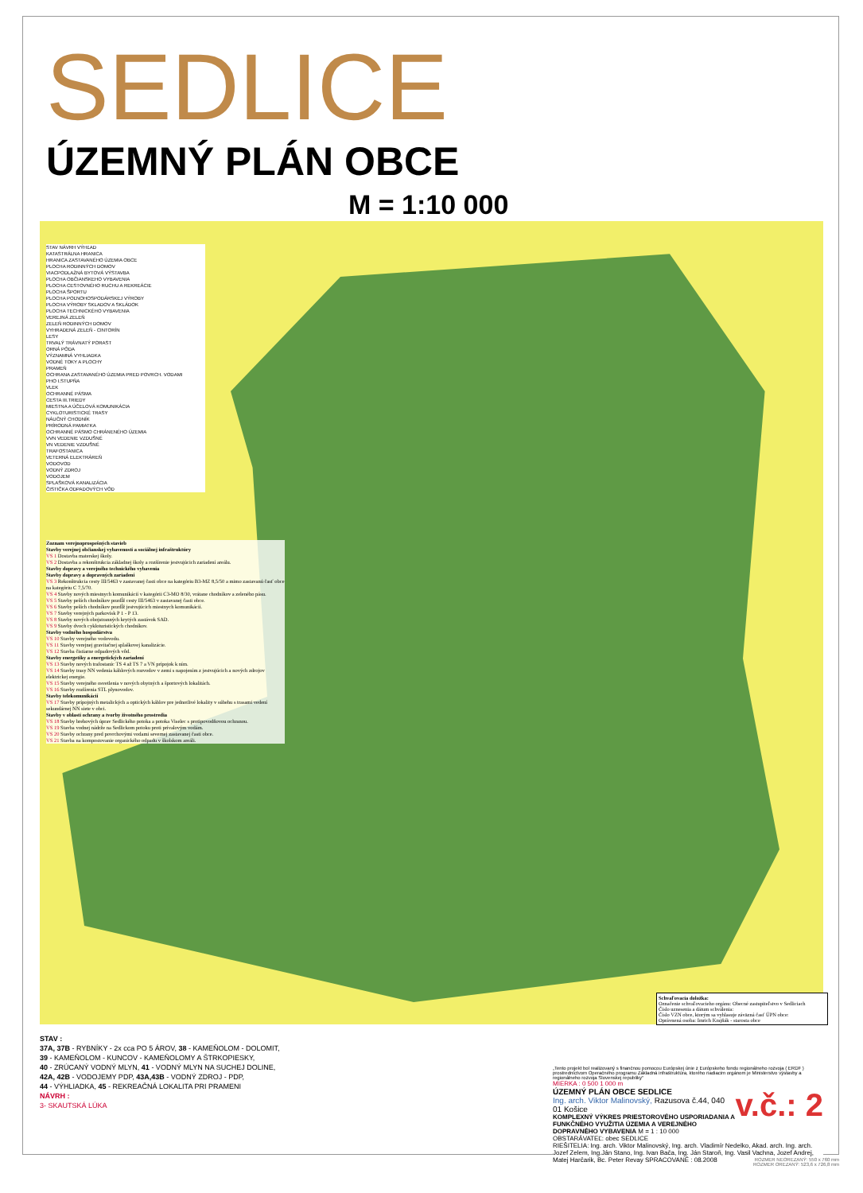SEDLICE
ÚZEMNÝ PLÁN OBCE
M = 1:10 000
STAV NÁVRH VÝHĽAD
KATASTRÁLNA HRANICA
HRANICA ZASTAVANÉHO ÚZEMIA OBCE
PLOCHA RODINNÝCH DOMOV
VIACPODLAŽNÁ BYTOVÁ VÝSTAVBA
PLOCHA OBČIANSKEHO VYBAVENIA
PLOCHA CESTOVNÉHO RUCHU A REKREÁCIE
PLOCHA ŠPORTU
PLOCHA POĽNOHOSPODÁRSKEJ VÝROBY
PLOCHA VÝROBY SKLADOV A SKLÁDOK
PLOCHA TECHNICKÉHO VYBAVENIA
VEREJNÁ ZELEŇ
ZELEŇ RODINNÝCH DOMOV
VYHRADENÁ ZELEŇ - CINTORÍN
LESY
TRVALÝ TRÁVNATÝ PORAST
ORNÁ PÔDA
VÝZNAMNÁ VYHLIADKA
VODNÉ TOKY A PLOCHY
PRAMEŇ
OCHRANA ZASTAVANÉHO ÚZEMIA PRED POVRCH. VODAMI
PHO I.STUPŇA
VLEK
OCHRANNÉ PÁSMA
CESTA III.TRIEDY
MIESTNA A ÚČELOVÁ KOMUNIKÁCIA
CYKLOTURISTICKÉ TRASY
NÁUČNÝ CHODNÍK
PRÍRODNÁ PAMIATKA
OCHRANNÉ PÁSMO CHRÁNENÉHO ÚZEMIA
VVN VEDENIE VZDUŠNÉ
VN VEDENIE VZDUŠNÉ
TRAFOSTANICA
VETERNÁ ELEKTRÁREŇ
VODOVOD
VODNÝ ZDROJ
VODOJEM
SPLAŠKOVÁ KANALIZÁCIA
ČISTIČKA ODPADOVÝCH VÔD
Zoznam verejnoprospešných stavieb
Stavby verejnej občianskej vybavenosti a sociálnej infraštruktúry
VS 1 Dostavba materskej školy.
VS 2 Dostavba a rekonštrukcia základnej školy a rozšírenie jestvujúcich zariadení areálu.
Stavby dopravy a verejného technického vybavenia
Stavby dopravy a dopravných zariadení
VS 3 Rekonštrukcia cesty III/5463 v zastavanej časti obce na kategóriu B3-MZ 8,5/50 a mimo zastavanú časť obce na kategóriu C 7,5/70.
VS 4 Stavby nových miestnych komunikácií v kategórii C3-MO 8/30, vrátane chodníkov a zeleného pásu.
VS 5 Stavby peších chodníkov pozdĺž cesty III/5463 v zastavanej časti obce.
VS 6 Stavby peších chodníkov pozdĺž jestvujúcich miestnych komunikácií.
VS 7 Stavby verejných parkovísk P 1 - P 13.
VS 8 Stavby nových obojstranných krytých zastávok SAD.
VS 9 Stavby dvoch cykloturistických chodníkov.
Stavby vodného hospodárstva
VS 10 Stavby verejného vodovodu.
VS 11 Stavby verejnej gravitačnej splaškovej kanalizácie.
VS 12 Stavba čistiarne odpadových vôd.
Stavby energetiky a energetických zariadení
VS 13 Stavby nových trafostaníc TS 4 až TS 7 a VN prípojok k ním.
VS 14 Stavby trasy NN vedenia káblových rozvodov v zemi s napojením z jestvujúcich a nových zdrojov elektrickej energie.
VS 15 Stavby verejného osvetlenia v nových obytných a športových lokalitách.
VS 16 Stavby rozšírenia STL plynovodov.
Stavby telekomunikácií
VS 17 Stavby prípojných metalických a optických káblov pre jednotlivé lokality v súbehu s trasami vedení sekundárnej NN siete v obci.
Stavby v oblasti ochrany a tvorby životného prostredia
VS 18 Stavby brehových úprav Sedlického potoka a potoka Viselec s protipovodňovou ochranou.
VS 19 Stavba vodnej nádrže na Sedlickom potoku proti prívalovým vodám.
VS 20 Stavby ochrany pred povrchovými vodami severnej zastavanej časti obce.
VS 21 Stavba na kompostovanie organického odpadu v školskom areáli.
Schvaľovacia doložka:
Označenie schvaľovacieho orgánu: Obecné zastupiteľstvo v Sedliciach
Číslo uznesenia a dátum schválenia:
Číslo VZN obce, ktorým sa vyhlasuje záväzná časť ÚPN obce:
Oprávnená osoba: Imrich Krajňák - starosta obce
STAV :
37A, 37B - RYBNÍKY - 2x cca PO 5 ÁROV, 38 - KAMEŇOLOM - DOLOMIT,
39 - KAMEŇOLOM - KUNCOV - KAMEŇOLOMY A ŠTRKOPIESKY,
40 - ZRÚCANÝ VODNÝ MLYN, 41 - VODNÝ MLYN NA SUCHEJ DOLINE,
42A, 42B - VODOJEMY PDP, 43A,43B - VODNÝ ZDROJ - PDP,
44 - VÝHLIADKA, 45 - REKREAČNÁ LOKALITA PRI PRAMENI
NÁVRH :
3- SKAUTSKÁ LÚKA
„Tento projekt bol realizovaný s finančnou pomocou Európskej únie z Európskeho fondu regionálneho rozvoja ( ERDF ) prostredníctvom Operačného programu Základná infraštruktúra, ktorého riadiacim orgánom je Ministerstvo výstavby a regionálneho rozvoja Slovenskej republiky“
MIERKA : 0 500 1 000 m
v.č.: 2 ÚZEMNÝ PLÁN OBCE SEDLICE
Ing. arch. Viktor Malinovský, Razusova č.44, 040 01 Košice
KOMPLEXNÝ VÝKRES PRIESTOROVÉHO USPORIADANIA A FUNKČNÉHO VYUŽITIA ÚZEMIA A VEREJNÉHO DOPRAVNÉHO VYBAVENIA M = 1 : 10 000
OBSTARÁVATEĽ: obec SEDLICE
RIEŠITELIA: Ing. arch. Viktor Malinovský, Ing. arch. Vladimír Nedelko, Akad. arch. Ing. arch. Jozef Zelem, Ing.Ján Stano, Ing. Ivan Bača, Ing. Ján Staroň, Ing. Vasil Vachna, Jozef Andrej, Matej Harčarik, Bc. Peter Revay SPRACOVANÉ : 08.2008
ROZMER NEOREZANÝ: 550 x 760 mm
ROZMER OREZANÝ: 523,6 x 726,8 mm